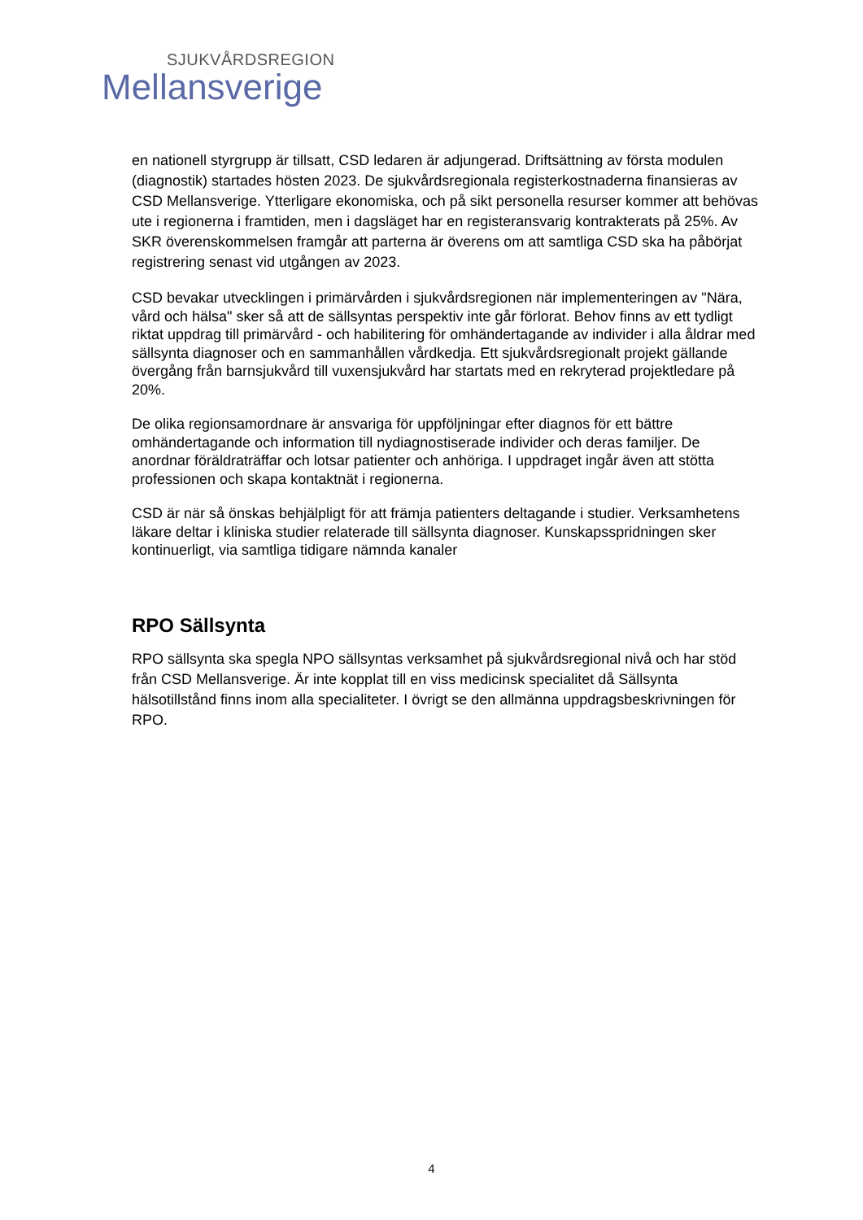SJUKVÅRDSREGION
Mellansverige
en nationell styrgrupp är tillsatt, CSD ledaren är adjungerad. Driftsättning av första modulen (diagnostik) startades hösten 2023. De sjukvårdsregionala registerkostnaderna finansieras av CSD Mellansverige. Ytterligare ekonomiska, och på sikt personella resurser kommer att behövas ute i regionerna i framtiden, men i dagsläget har en registeransvarig kontrakterats på 25%. Av SKR överenskommelsen framgår att parterna är överens om att samtliga CSD ska ha påbörjat registrering senast vid utgången av 2023.
CSD bevakar utvecklingen i primärvården i sjukvårdsregionen när implementeringen av "Nära, vård och hälsa" sker så att de sällsyntas perspektiv inte går förlorat. Behov finns av ett tydligt riktat uppdrag till primärvård - och habilitering för omhändertagande av individer i alla åldrar med sällsynta diagnoser och en sammanhållen vårdkedja. Ett sjukvårdsregionalt projekt gällande övergång från barnsjukvård till vuxensjukvård har startats med en rekryterad projektledare på 20%.
De olika regionsamordnare är ansvariga för uppföljningar efter diagnos för ett bättre omhändertagande och information till nydiagnostiserade individer och deras familjer. De anordnar föräldraträffar och lotsar patienter och anhöriga. I uppdraget ingår även att stötta professionen och skapa kontaktnät i regionerna.
CSD är när så önskas behjälpligt för att främja patienters deltagande i studier. Verksamhetens läkare deltar i kliniska studier relaterade till sällsynta diagnoser. Kunskapsspridningen sker kontinuerligt, via samtliga tidigare nämnda kanaler
RPO Sällsynta
RPO sällsynta ska spegla NPO sällsyntas verksamhet på sjukvårdsregional nivå och har stöd från CSD Mellansverige. Är inte kopplat till en viss medicinsk specialitet då Sällsynta hälsotillstånd finns inom alla specialiteter. I övrigt se den allmänna uppdragsbeskrivningen för RPO.
4